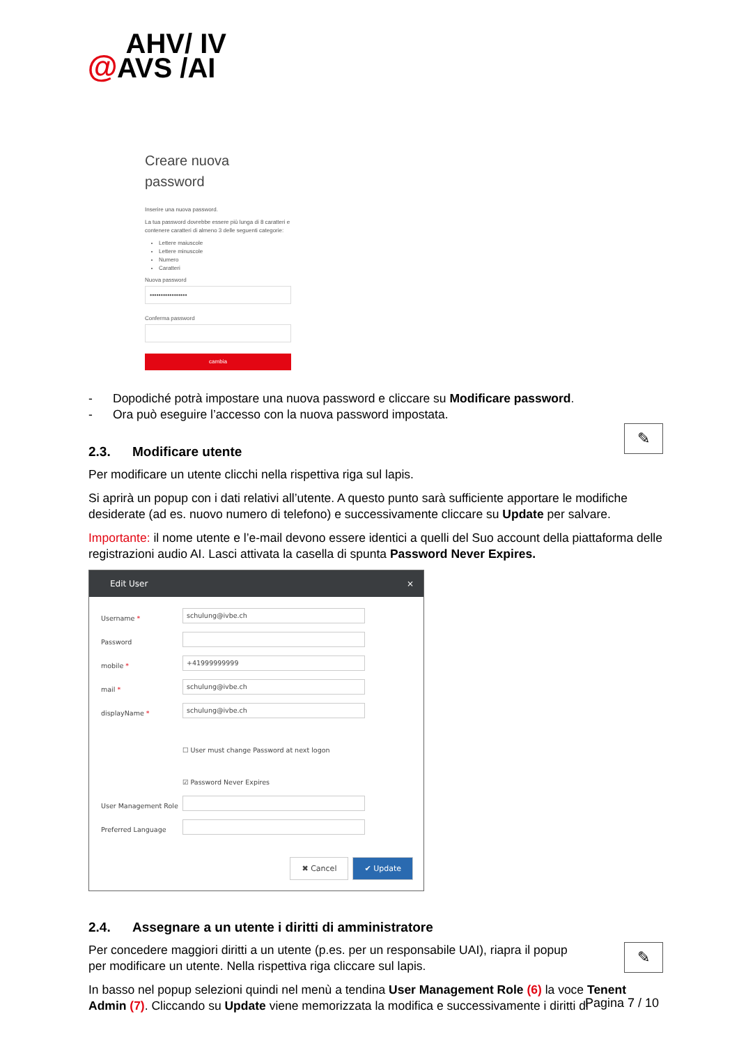AHV/ IV
@AVS /AI
Creare nuova
password
Inserire una nuova password.
La tua password dovrebbe essere più lunga di 8 caratteri e contenere caratteri di almeno 3 delle seguenti categorie:
Lettere maiuscole
Lettere minuscole
Numero
Caratteri
Nuova password
•••••••••••••••••
Conferma password
cambia
- Dopodiché potrà impostare una nuova password e cliccare su Modificare password.
- Ora può eseguire l’accesso con la nuova password impostata.
✎
2.3. Modificare utente
Per modificare un utente clicchi nella rispettiva riga sul lapis.
Si aprirà un popup con i dati relativi all’utente. A questo punto sarà sufficiente apportare le modifiche desiderate (ad es. nuovo numero di telefono) e successivamente cliccare su Update per salvare.
Importante: il nome utente e l’e-mail devono essere identici a quelli del Suo account della piattaforma delle registrazioni audio AI. Lasci attivata la casella di spunta Password Never Expires.
Edit User ×
Username *
schulung@ivbe.ch
Password
mobile *
+41999999999
mail *
schulung@ivbe.ch
displayName *
schulung@ivbe.ch
☐ User must change Password at next logon
☑ Password Never Expires
User Management Role
Preferred Language
✖ Cancel ✔ Update
2.4. Assegnare a un utente i diritti di amministratore
✎
Per concedere maggiori diritti a un utente (p.es. per un responsabile UAI), riapra il popup per modificare un utente. Nella rispettiva riga cliccare sul lapis.
In basso nel popup selezioni quindi nel menù a tendina User Management Role (6) la voce Tenent Admin (7). Cliccando su Update viene memorizzata la modifica e successivamente i diritti di
Pagina 7 / 10